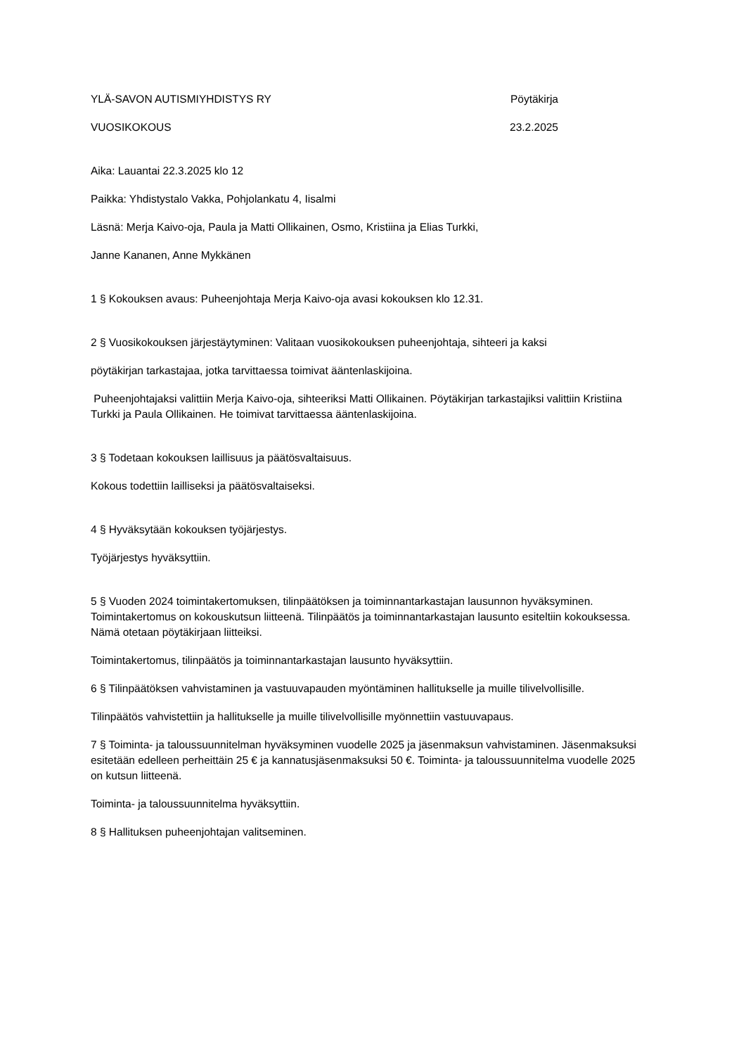YLÄ-SAVON AUTISMIYHDISTYS RY Pöytäkirja
VUOSIKOKOUS 23.2.2025
Aika: Lauantai 22.3.2025 klo 12
Paikka: Yhdistystalo Vakka, Pohjolankatu 4, Iisalmi
Läsnä: Merja Kaivo-oja, Paula ja Matti Ollikainen, Osmo, Kristiina ja Elias Turkki,
Janne Kananen, Anne Mykkänen
1 § Kokouksen avaus: Puheenjohtaja Merja Kaivo-oja avasi kokouksen klo 12.31.
2 § Vuosikokouksen järjestäytyminen: Valitaan vuosikokouksen puheenjohtaja, sihteeri ja kaksi
pöytäkirjan tarkastajaa, jotka tarvittaessa toimivat ääntenlaskijoina.
Puheenjohtajaksi valittiin Merja Kaivo-oja, sihteeriksi Matti Ollikainen. Pöytäkirjan tarkastajiksi valittiin Kristiina Turkki ja Paula Ollikainen. He toimivat tarvittaessa ääntenlaskijoina.
3 § Todetaan kokouksen laillisuus ja päätösvaltaisuus.
Kokous todettiin lailliseksi ja päätösvaltaiseksi.
4 § Hyväksytään kokouksen työjärjestys.
Työjärjestys hyväksyttiin.
5 § Vuoden 2024 toimintakertomuksen, tilinpäätöksen ja toiminnantarkastajan lausunnon hyväksyminen. Toimintakertomus on kokouskutsun liitteenä. Tilinpäätös ja toiminnantarkastajan lausunto esiteltiin kokouksessa. Nämä otetaan pöytäkirjaan liitteiksi.
Toimintakertomus, tilinpäätös ja toiminnantarkastajan lausunto hyväksyttiin.
6 § Tilinpäätöksen vahvistaminen ja vastuuvapauden myöntäminen hallitukselle ja muille tilivelvollisille.
Tilinpäätös vahvistettiin ja hallitukselle ja muille tilivelvollisille myönnettiin vastuuvapaus.
7 § Toiminta- ja taloussuunnitelman hyväksyminen vuodelle 2025 ja jäsenmaksun vahvistaminen. Jäsenmaksuksi esitetään edelleen perheittäin 25 € ja kannatusjäsenmaksuksi 50 €. Toiminta- ja taloussuunnitelma vuodelle 2025 on kutsun liitteenä.
Toiminta- ja taloussuunnitelma hyväksyttiin.
8 § Hallituksen puheenjohtajan valitseminen.